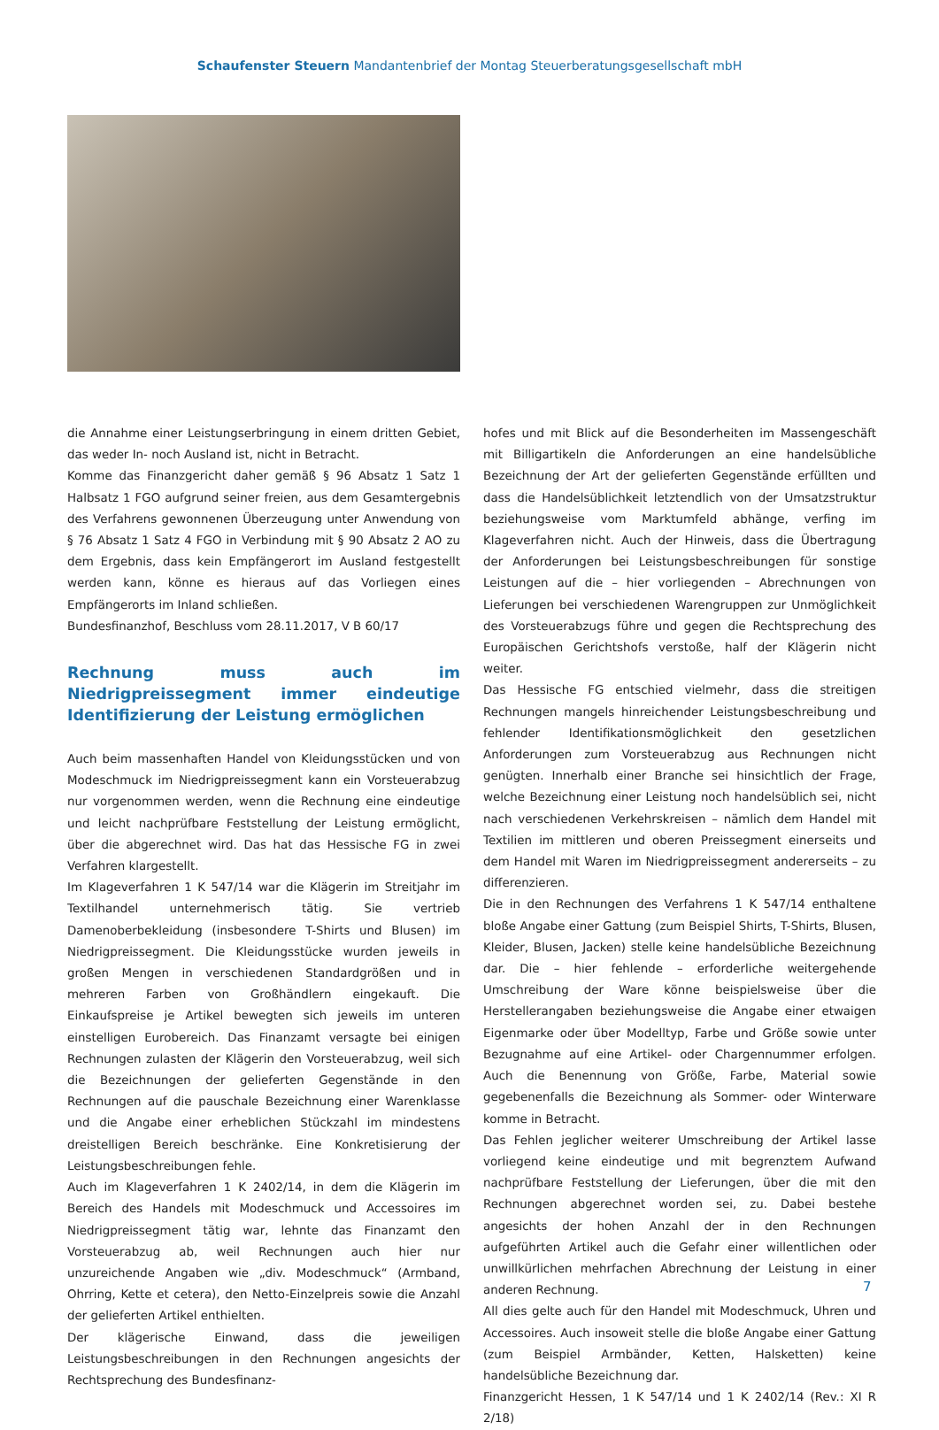Schaufenster Steuern Mandantenbrief der Montag Steuerberatungsgesellschaft mbH
die Annahme einer Leistungserbringung in einem dritten Gebiet, das weder In- noch Ausland ist, nicht in Betracht.
Komme das Finanzgericht daher gemäß § 96 Absatz 1 Satz 1 Halbsatz 1 FGO aufgrund seiner freien, aus dem Gesamtergebnis des Verfahrens gewonnenen Überzeugung unter Anwendung von § 76 Absatz 1 Satz 4 FGO in Verbindung mit § 90 Absatz 2 AO zu dem Ergebnis, dass kein Empfängerort im Ausland festgestellt werden kann, könne es hieraus auf das Vorliegen eines Empfängerorts im Inland schließen.
Bundesfinanzhof, Beschluss vom 28.11.2017, V B 60/17
Rechnung muss auch im Niedrigpreissegment immer eindeutige Identifizierung der Leistung ermöglichen
Auch beim massenhaften Handel von Kleidungsstücken und von Modeschmuck im Niedrigpreissegment kann ein Vorsteuerabzug nur vorgenommen werden, wenn die Rechnung eine eindeutige und leicht nachprüfbare Feststellung der Leistung ermöglicht, über die abgerechnet wird. Das hat das Hessische FG in zwei Verfahren klargestellt.
Im Klageverfahren 1 K 547/14 war die Klägerin im Streitjahr im Textilhandel unternehmerisch tätig. Sie vertrieb Damenoberbekleidung (insbesondere T-Shirts und Blusen) im Niedrigpreissegment. Die Kleidungsstücke wurden jeweils in großen Mengen in verschiedenen Standardgrößen und in mehreren Farben von Großhändlern eingekauft. Die Einkaufspreise je Artikel bewegten sich jeweils im unteren einstelligen Eurobereich. Das Finanzamt versagte bei einigen Rechnungen zulasten der Klägerin den Vorsteuerabzug, weil sich die Bezeichnungen der gelieferten Gegenstände in den Rechnungen auf die pauschale Bezeichnung einer Warenklasse und die Angabe einer erheblichen Stückzahl im mindestens dreistelligen Bereich beschränke. Eine Konkretisierung der Leistungsbeschreibungen fehle.
Auch im Klageverfahren 1 K 2402/14, in dem die Klägerin im Bereich des Handels mit Modeschmuck und Accessoires im Niedrigpreissegment tätig war, lehnte das Finanzamt den Vorsteuerabzug ab, weil Rechnungen auch hier nur unzureichende Angaben wie „div. Modeschmuck“ (Armband, Ohrring, Kette et cetera), den Netto-Einzelpreis sowie die Anzahl der gelieferten Artikel enthielten.
Der klägerische Einwand, dass die jeweiligen Leistungsbeschreibungen in den Rechnungen angesichts der Rechtsprechung des Bundesfinanz-
hofes und mit Blick auf die Besonderheiten im Massengeschäft mit Billigartikeln die Anforderungen an eine handelsübliche Bezeichnung der Art der gelieferten Gegenstände erfüllten und dass die Handelsüblichkeit letztendlich von der Umsatzstruktur beziehungsweise vom Marktumfeld abhänge, verfing im Klageverfahren nicht. Auch der Hinweis, dass die Übertragung der Anforderungen bei Leistungsbeschreibungen für sonstige Leistungen auf die – hier vorliegenden – Abrechnungen von Lieferungen bei verschiedenen Warengruppen zur Unmöglichkeit des Vorsteuerabzugs führe und gegen die Rechtsprechung des Europäischen Gerichtshofs verstoße, half der Klägerin nicht weiter.
Das Hessische FG entschied vielmehr, dass die streitigen Rechnungen mangels hinreichender Leistungsbeschreibung und fehlender Identifikationsmöglichkeit den gesetzlichen Anforderungen zum Vorsteuerabzug aus Rechnungen nicht genügten. Innerhalb einer Branche sei hinsichtlich der Frage, welche Bezeichnung einer Leistung noch handelsüblich sei, nicht nach verschiedenen Verkehrskreisen – nämlich dem Handel mit Textilien im mittleren und oberen Preissegment einerseits und dem Handel mit Waren im Niedrigpreissegment andererseits – zu differenzieren.
Die in den Rechnungen des Verfahrens 1 K 547/14 enthaltene bloße Angabe einer Gattung (zum Beispiel Shirts, T-Shirts, Blusen, Kleider, Blusen, Jacken) stelle keine handelsübliche Bezeichnung dar. Die – hier fehlende – erforderliche weitergehende Umschreibung der Ware könne beispielsweise über die Herstellerangaben beziehungsweise die Angabe einer etwaigen Eigenmarke oder über Modelltyp, Farbe und Größe sowie unter Bezugnahme auf eine Artikel- oder Chargennummer erfolgen. Auch die Benennung von Größe, Farbe, Material sowie gegebenenfalls die Bezeichnung als Sommer- oder Winterware komme in Betracht.
Das Fehlen jeglicher weiterer Umschreibung der Artikel lasse vorliegend keine eindeutige und mit begrenztem Aufwand nachprüfbare Feststellung der Lieferungen, über die mit den Rechnungen abgerechnet worden sei, zu. Dabei bestehe angesichts der hohen Anzahl der in den Rechnungen aufgeführten Artikel auch die Gefahr einer willentlichen oder unwillkürlichen mehrfachen Abrechnung der Leistung in einer anderen Rechnung.
All dies gelte auch für den Handel mit Modeschmuck, Uhren und Accessoires. Auch insoweit stelle die bloße Angabe einer Gattung (zum Beispiel Armbänder, Ketten, Halsketten) keine handelsübliche Bezeichnung dar.
Finanzgericht Hessen, 1 K 547/14 und 1 K 2402/14 (Rev.: XI R 2/18)
7